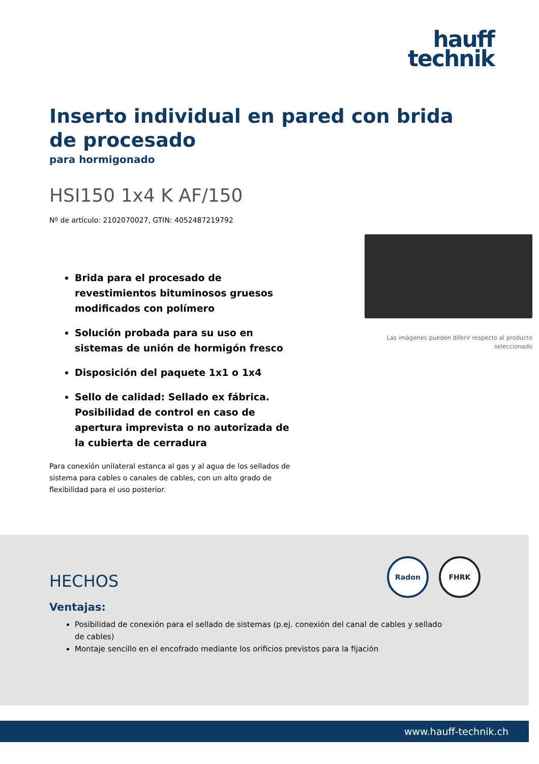hauff
technik
Inserto individual en pared con brida de procesado
para hormigonado
HSI150 1x4 K AF/150
Nº de artículo: 2102070027, GTIN: 4052487219792
Brida para el procesado de revestimientos bituminosos gruesos modificados con polímero
Solución probada para su uso en sistemas de unión de hormigón fresco
Disposición del paquete 1x1 o 1x4
Sello de calidad: Sellado ex fábrica. Posibilidad de control en caso de apertura imprevista o no autorizada de la cubierta de cerradura
Para conexión unilateral estanca al gas y al agua de los sellados de sistema para cables o canales de cables, con un alto grado de flexibilidad para el uso posterior.
Las imágenes pueden diferir respecto al producto seleccionado
Radon FHRK
HECHOS
Ventajas:
Posibilidad de conexión para el sellado de sistemas (p.ej. conexión del canal de cables y sellado de cables)
Montaje sencillo en el encofrado mediante los orificios previstos para la fijación
www.hauff-technik.ch